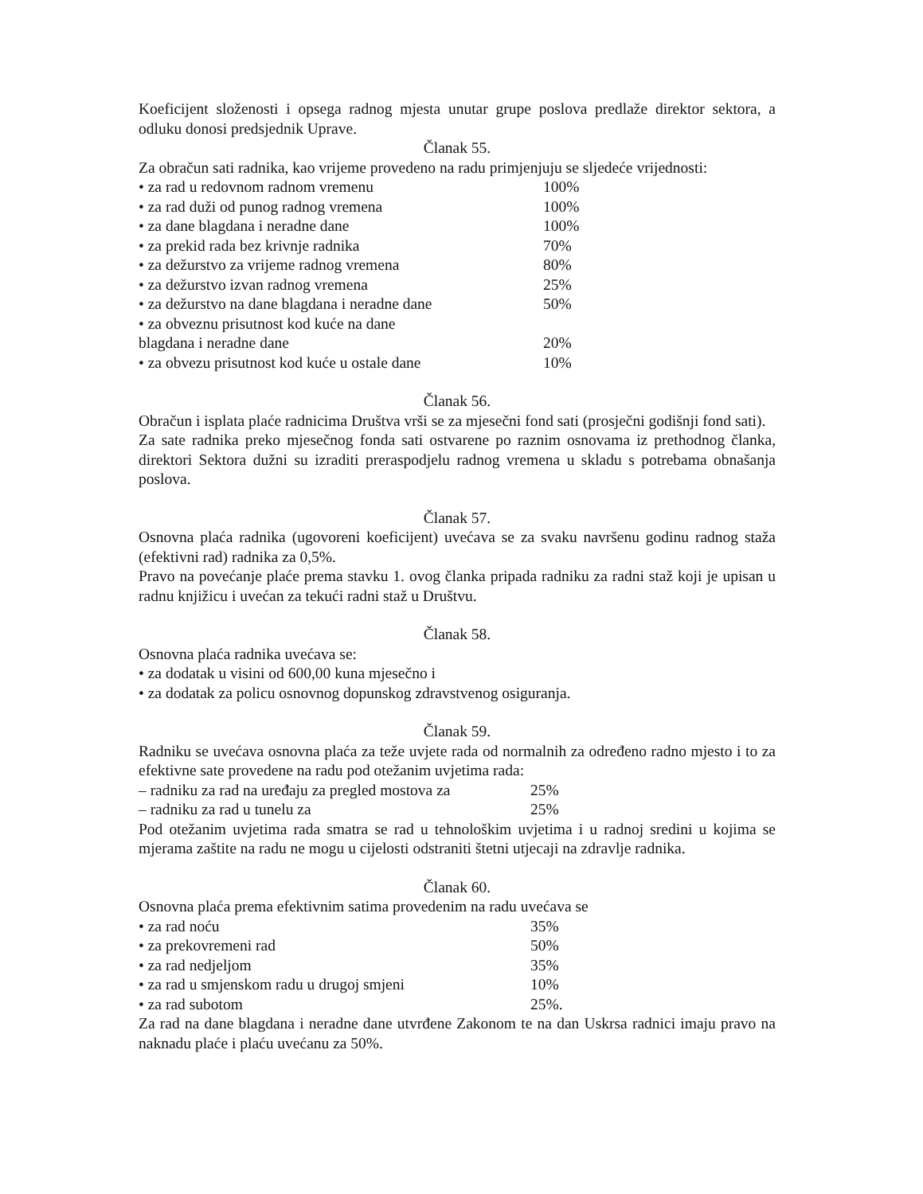Koeficijent složenosti i opsega radnog mjesta unutar grupe poslova predlaže direktor sektora, a odluku donosi predsjednik Uprave.
Članak 55.
Za obračun sati radnika, kao vrijeme provedeno na radu primjenjuju se sljedeće vrijednosti:
• za rad u redovnom radnom vremenu 100%
• za rad duži od punog radnog vremena 100%
• za dane blagdana i neradne dane 100%
• za prekid rada bez krivnje radnika 70%
• za dežurstvo za vrijeme radnog vremena 80%
• za dežurstvo izvan radnog vremena 25%
• za dežurstvo na dane blagdana i neradne dane 50%
• za obveznu prisutnost kod kuće na dane
blagdana i neradne dane 20%
• za obvezu prisutnost kod kuće u ostale dane 10%
Članak 56.
Obračun i isplata plaće radnicima Društva vrši se za mjesečni fond sati (prosječni godišnji fond sati).
Za sate radnika preko mjesečnog fonda sati ostvarene po raznim osnovama iz prethodnog članka, direktori Sektora dužni su izraditi preraspodjelu radnog vremena u skladu s potrebama obnašanja poslova.
Članak 57.
Osnovna plaća radnika (ugovoreni koeficijent) uvećava se za svaku navršenu godinu radnog staža (efektivni rad) radnika za 0,5%.
Pravo na povećanje plaće prema stavku 1. ovog članka pripada radniku za radni staž koji je upisan u radnu knjižicu i uvećan za tekući radni staž u Društvu.
Članak 58.
Osnovna plaća radnika uvećava se:
• za dodatak u visini od 600,00 kuna mjesečno i
• za dodatak za policu osnovnog dopunskog zdravstvenog osiguranja.
Članak 59.
Radniku se uvećava osnovna plaća za teže uvjete rada od normalnih za određeno radno mjesto i to za efektivne sate provedene na radu pod otežanim uvjetima rada:
– radniku za rad na uređaju za pregled mostova za 25%
– radniku za rad u tunelu za 25%
Pod otežanim uvjetima rada smatra se rad u tehnološkim uvjetima i u radnoj sredini u kojima se mjerama zaštite na radu ne mogu u cijelosti odstraniti štetni utjecaji na zdravlje radnika.
Članak 60.
Osnovna plaća prema efektivnim satima provedenim na radu uvećava se
• za rad noću 35%
• za prekovremeni rad 50%
• za rad nedjeljom 35%
• za rad u smjenskom radu u drugoj smjeni 10%
• za rad subotom 25%.
Za rad na dane blagdana i neradne dane utvrđene Zakonom te na dan Uskrsa radnici imaju pravo na naknadu plaće i plaću uvećanu za 50%.